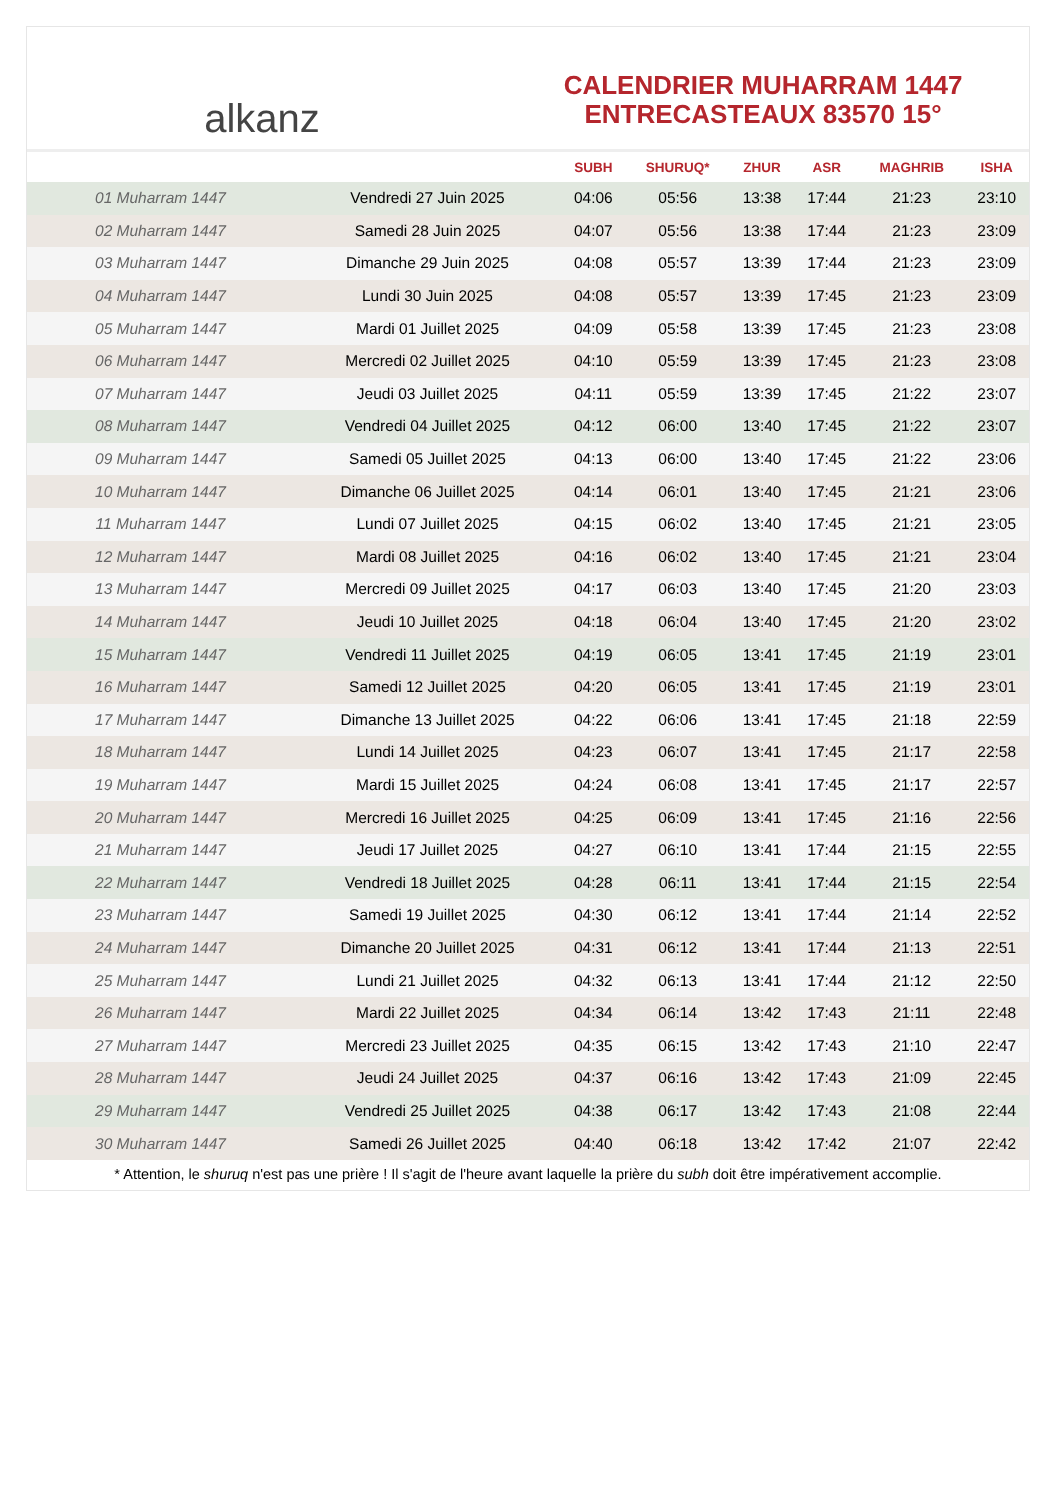alkanz
CALENDRIER MUHARRAM 1447
ENTRECASTEAUX 83570 15°
| | | SUBH | SHURUQ* | ZHUR | ASR | MAGHRIB | ISHA |
| --- | --- | --- | --- | --- | --- | --- | --- |
| 01 Muharram 1447 | Vendredi 27 Juin 2025 | 04:06 | 05:56 | 13:38 | 17:44 | 21:23 | 23:10 |
| 02 Muharram 1447 | Samedi 28 Juin 2025 | 04:07 | 05:56 | 13:38 | 17:44 | 21:23 | 23:09 |
| 03 Muharram 1447 | Dimanche 29 Juin 2025 | 04:08 | 05:57 | 13:39 | 17:44 | 21:23 | 23:09 |
| 04 Muharram 1447 | Lundi 30 Juin 2025 | 04:08 | 05:57 | 13:39 | 17:45 | 21:23 | 23:09 |
| 05 Muharram 1447 | Mardi 01 Juillet 2025 | 04:09 | 05:58 | 13:39 | 17:45 | 21:23 | 23:08 |
| 06 Muharram 1447 | Mercredi 02 Juillet 2025 | 04:10 | 05:59 | 13:39 | 17:45 | 21:23 | 23:08 |
| 07 Muharram 1447 | Jeudi 03 Juillet 2025 | 04:11 | 05:59 | 13:39 | 17:45 | 21:22 | 23:07 |
| 08 Muharram 1447 | Vendredi 04 Juillet 2025 | 04:12 | 06:00 | 13:40 | 17:45 | 21:22 | 23:07 |
| 09 Muharram 1447 | Samedi 05 Juillet 2025 | 04:13 | 06:00 | 13:40 | 17:45 | 21:22 | 23:06 |
| 10 Muharram 1447 | Dimanche 06 Juillet 2025 | 04:14 | 06:01 | 13:40 | 17:45 | 21:21 | 23:06 |
| 11 Muharram 1447 | Lundi 07 Juillet 2025 | 04:15 | 06:02 | 13:40 | 17:45 | 21:21 | 23:05 |
| 12 Muharram 1447 | Mardi 08 Juillet 2025 | 04:16 | 06:02 | 13:40 | 17:45 | 21:21 | 23:04 |
| 13 Muharram 1447 | Mercredi 09 Juillet 2025 | 04:17 | 06:03 | 13:40 | 17:45 | 21:20 | 23:03 |
| 14 Muharram 1447 | Jeudi 10 Juillet 2025 | 04:18 | 06:04 | 13:40 | 17:45 | 21:20 | 23:02 |
| 15 Muharram 1447 | Vendredi 11 Juillet 2025 | 04:19 | 06:05 | 13:41 | 17:45 | 21:19 | 23:01 |
| 16 Muharram 1447 | Samedi 12 Juillet 2025 | 04:20 | 06:05 | 13:41 | 17:45 | 21:19 | 23:01 |
| 17 Muharram 1447 | Dimanche 13 Juillet 2025 | 04:22 | 06:06 | 13:41 | 17:45 | 21:18 | 22:59 |
| 18 Muharram 1447 | Lundi 14 Juillet 2025 | 04:23 | 06:07 | 13:41 | 17:45 | 21:17 | 22:58 |
| 19 Muharram 1447 | Mardi 15 Juillet 2025 | 04:24 | 06:08 | 13:41 | 17:45 | 21:17 | 22:57 |
| 20 Muharram 1447 | Mercredi 16 Juillet 2025 | 04:25 | 06:09 | 13:41 | 17:45 | 21:16 | 22:56 |
| 21 Muharram 1447 | Jeudi 17 Juillet 2025 | 04:27 | 06:10 | 13:41 | 17:44 | 21:15 | 22:55 |
| 22 Muharram 1447 | Vendredi 18 Juillet 2025 | 04:28 | 06:11 | 13:41 | 17:44 | 21:15 | 22:54 |
| 23 Muharram 1447 | Samedi 19 Juillet 2025 | 04:30 | 06:12 | 13:41 | 17:44 | 21:14 | 22:52 |
| 24 Muharram 1447 | Dimanche 20 Juillet 2025 | 04:31 | 06:12 | 13:41 | 17:44 | 21:13 | 22:51 |
| 25 Muharram 1447 | Lundi 21 Juillet 2025 | 04:32 | 06:13 | 13:41 | 17:44 | 21:12 | 22:50 |
| 26 Muharram 1447 | Mardi 22 Juillet 2025 | 04:34 | 06:14 | 13:42 | 17:43 | 21:11 | 22:48 |
| 27 Muharram 1447 | Mercredi 23 Juillet 2025 | 04:35 | 06:15 | 13:42 | 17:43 | 21:10 | 22:47 |
| 28 Muharram 1447 | Jeudi 24 Juillet 2025 | 04:37 | 06:16 | 13:42 | 17:43 | 21:09 | 22:45 |
| 29 Muharram 1447 | Vendredi 25 Juillet 2025 | 04:38 | 06:17 | 13:42 | 17:43 | 21:08 | 22:44 |
| 30 Muharram 1447 | Samedi 26 Juillet 2025 | 04:40 | 06:18 | 13:42 | 17:42 | 21:07 | 22:42 |
* Attention, le shuruq n'est pas une prière ! Il s'agit de l'heure avant laquelle la prière du subh doit être impérativement accomplie.